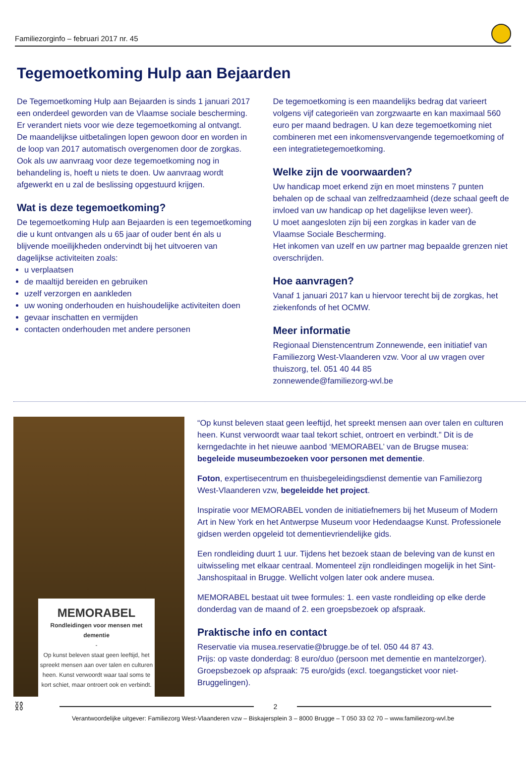Familiezorginfo – februari 2017 nr. 45
Tegemoetkoming Hulp aan Bejaarden
De Tegemoetkoming Hulp aan Bejaarden is sinds 1 januari 2017 een onderdeel geworden van de Vlaamse sociale bescherming.
Er verandert niets voor wie deze tegemoetkoming al ontvangt. De maandelijkse uitbetalingen lopen gewoon door en worden in de loop van 2017 automatisch overgenomen door de zorgkas.
Ook als uw aanvraag voor deze tegemoetkoming nog in behandeling is, hoeft u niets te doen. Uw aanvraag wordt afgewerkt en u zal de beslissing opgestuurd krijgen.
Wat is deze tegemoetkoming?
De tegemoetkoming Hulp aan Bejaarden is een tegemoetkoming die u kunt ontvangen als u 65 jaar of ouder bent én als u blijvende moeilijkheden ondervindt bij het uitvoeren van dagelijkse activiteiten zoals:
u verplaatsen
de maaltijd bereiden en gebruiken
uzelf verzorgen en aankleden
uw woning onderhouden en huishoudelijke activiteiten doen
gevaar inschatten en vermijden
contacten onderhouden met andere personen
De tegemoetkoming is een maandelijks bedrag dat varieert volgens vijf categorieën van zorgzwaarte en kan maximaal 560 euro per maand bedragen. U kan deze tegemoetkoming niet combineren met een inkomensvervangende tegemoetkoming of een integratietegemoetkoming.
Welke zijn de voorwaarden?
Uw handicap moet erkend zijn en moet minstens 7 punten behalen op de schaal van zelfredzaamheid (deze schaal geeft de invloed van uw handicap op het dagelijkse leven weer).
U moet aangesloten zijn bij een zorgkas in kader van de Vlaamse Sociale Bescherming.
Het inkomen van uzelf en uw partner mag bepaalde grenzen niet overschrijden.
Hoe aanvragen?
Vanaf 1 januari 2017 kan u hiervoor terecht bij de zorgkas, het ziekenfonds of het OCMW.
Meer informatie
Regionaal Dienstencentrum Zonnewende, een initiatief van Familiezorg West-Vlaanderen vzw. Voor al uw vragen over thuiszorg, tel. 051 40 44 85
zonnewende@familiezorg-wvl.be
MEMORABEL
Rondleidingen voor mensen met dementie
-
Op kunst beleven staat geen leeftijd, het spreekt mensen aan over talen en culturen heen. Kunst verwoordt waar taal soms te kort schiet, maar ontroert ook en verbindt.
“Op kunst beleven staat geen leeftijd, het spreekt mensen aan over talen en culturen heen. Kunst verwoordt waar taal tekort schiet, ontroert en verbindt.” Dit is de kerngedachte in het nieuwe aanbod ‘MEMORABEL’ van de Brugse musea: begeleide museumbezoeken voor personen met dementie.
Foton, expertisecentrum en thuisbegeleidingsdienst dementie van Familiezorg West-Vlaanderen vzw, begeleidde het project.
Inspiratie voor MEMORABEL vonden de initiatiefnemers bij het Museum of Modern Art in New York en het Antwerpse Museum voor Hedendaagse Kunst. Professionele gidsen werden opgeleid tot dementievriendelijke gids.
Een rondleiding duurt 1 uur. Tijdens het bezoek staan de beleving van de kunst en uitwisseling met elkaar centraal. Momenteel zijn rondleidingen mogelijk in het Sint-Janshospitaal in Brugge. Wellicht volgen later ook andere musea.
MEMORABEL bestaat uit twee formules: 1. een vaste rondleiding op elke derde donderdag van de maand of 2. een groepsbezoek op afspraak.
Praktische info en contact
Reservatie via musea.reservatie@brugge.be of tel. 050 44 87 43.
Prijs: op vaste donderdag: 8 euro/duo (persoon met dementie en mantelzorger).
Groepsbezoek op afspraak: 75 euro/gids (excl. toegangsticket voor niet-Bruggelingen).
⛓
2
Verantwoordelijke uitgever: Familiezorg West-Vlaanderen vzw – Biskajersplein 3 – 8000 Brugge – T 050 33 02 70 – www.familiezorg-wvl.be